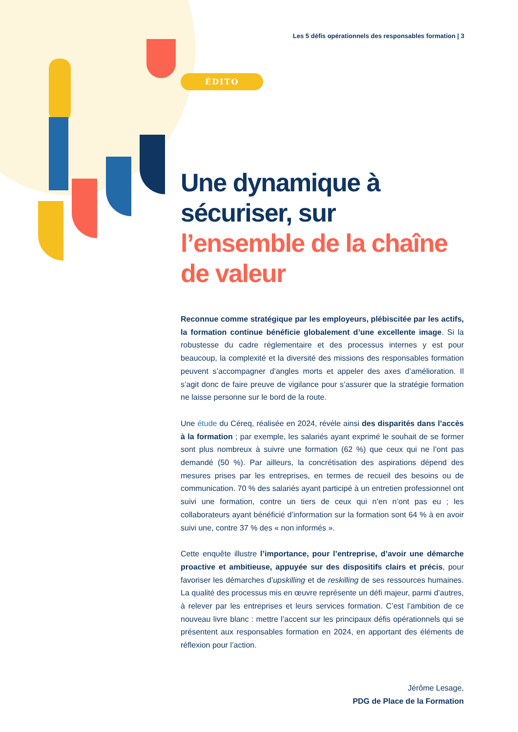Les 5 défis opérationnels des responsables formation | 3
ÉDITO
Une dynamique à sécuriser, sur l’ensemble de la chaîne de valeur
Reconnue comme stratégique par les employeurs, plébiscitée par les actifs, la formation continue bénéficie globalement d’une excellente image. Si la robustesse du cadre réglementaire et des processus internes y est pour beaucoup, la complexité et la diversité des missions des responsables formation peuvent s’accompagner d’angles morts et appeler des axes d’amélioration. Il s’agit donc de faire preuve de vigilance pour s’assurer que la stratégie formation ne laisse personne sur le bord de la route.
Une étude du Céreq, réalisée en 2024, révèle ainsi des disparités dans l’accès à la formation ; par exemple, les salariés ayant exprimé le souhait de se former sont plus nombreux à suivre une formation (62 %) que ceux qui ne l’ont pas demandé (50 %). Par ailleurs, la concrétisation des aspirations dépend des mesures prises par les entreprises, en termes de recueil des besoins ou de communication. 70 % des salariés ayant participé à un entretien professionnel ont suivi une formation, contre un tiers de ceux qui n’en n’ont pas eu ; les collaborateurs ayant bénéficié d’information sur la formation sont 64 % à en avoir suivi une, contre 37 % des « non informés ».
Cette enquête illustre l’importance, pour l’entreprise, d’avoir une démarche proactive et ambitieuse, appuyée sur des dispositifs clairs et précis, pour favoriser les démarches d’upskilling et de reskilling de ses ressources humaines. La qualité des processus mis en œuvre représente un défi majeur, parmi d’autres, à relever par les entreprises et leurs services formation. C’est l’ambition de ce nouveau livre blanc : mettre l’accent sur les principaux défis opérationnels qui se présentent aux responsables formation en 2024, en apportant des éléments de réflexion pour l’action.
Jérôme Lesage,
PDG de Place de la Formation